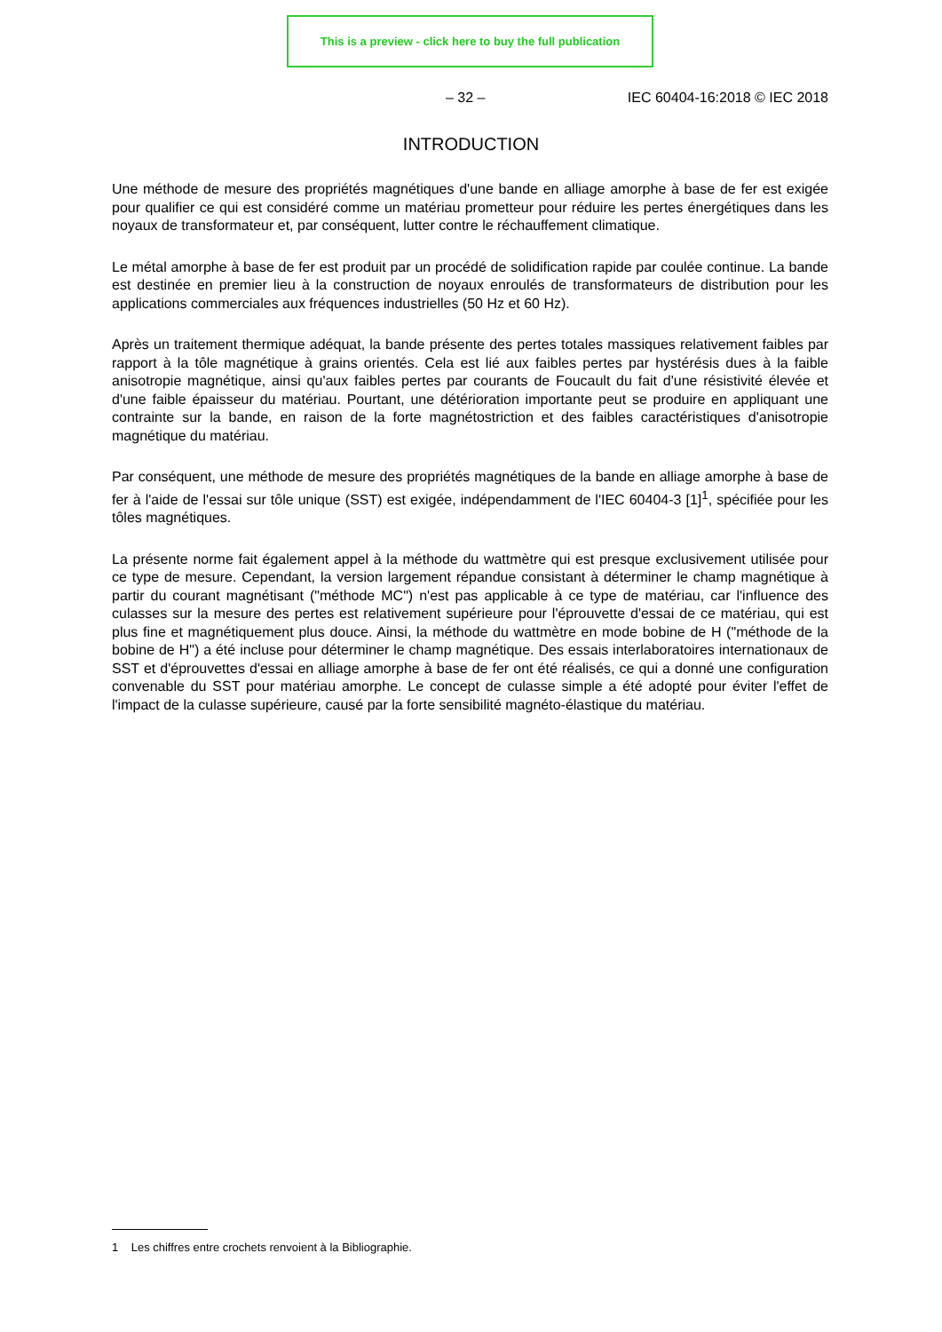This is a preview - click here to buy the full publication
– 32 – IEC 60404-16:2018 © IEC 2018
INTRODUCTION
Une méthode de mesure des propriétés magnétiques d'une bande en alliage amorphe à base de fer est exigée pour qualifier ce qui est considéré comme un matériau prometteur pour réduire les pertes énergétiques dans les noyaux de transformateur et, par conséquent, lutter contre le réchauffement climatique.
Le métal amorphe à base de fer est produit par un procédé de solidification rapide par coulée continue. La bande est destinée en premier lieu à la construction de noyaux enroulés de transformateurs de distribution pour les applications commerciales aux fréquences industrielles (50 Hz et 60 Hz).
Après un traitement thermique adéquat, la bande présente des pertes totales massiques relativement faibles par rapport à la tôle magnétique à grains orientés. Cela est lié aux faibles pertes par hystérésis dues à la faible anisotropie magnétique, ainsi qu'aux faibles pertes par courants de Foucault du fait d'une résistivité élevée et d'une faible épaisseur du matériau. Pourtant, une détérioration importante peut se produire en appliquant une contrainte sur la bande, en raison de la forte magnétostriction et des faibles caractéristiques d'anisotropie magnétique du matériau.
Par conséquent, une méthode de mesure des propriétés magnétiques de la bande en alliage amorphe à base de fer à l'aide de l'essai sur tôle unique (SST) est exigée, indépendamment de l'IEC 60404-3 [1]<sup>1</sup>, spécifiée pour les tôles magnétiques.
La présente norme fait également appel à la méthode du wattmètre qui est presque exclusivement utilisée pour ce type de mesure. Cependant, la version largement répandue consistant à déterminer le champ magnétique à partir du courant magnétisant ("méthode MC") n'est pas applicable à ce type de matériau, car l'influence des culasses sur la mesure des pertes est relativement supérieure pour l'éprouvette d'essai de ce matériau, qui est plus fine et magnétiquement plus douce. Ainsi, la méthode du wattmètre en mode bobine de H ("méthode de la bobine de H") a été incluse pour déterminer le champ magnétique. Des essais interlaboratoires internationaux de SST et d'éprouvettes d'essai en alliage amorphe à base de fer ont été réalisés, ce qui a donné une configuration convenable du SST pour matériau amorphe. Le concept de culasse simple a été adopté pour éviter l'effet de l'impact de la culasse supérieure, causé par la forte sensibilité magnéto-élastique du matériau.
1 Les chiffres entre crochets renvoient à la Bibliographie.